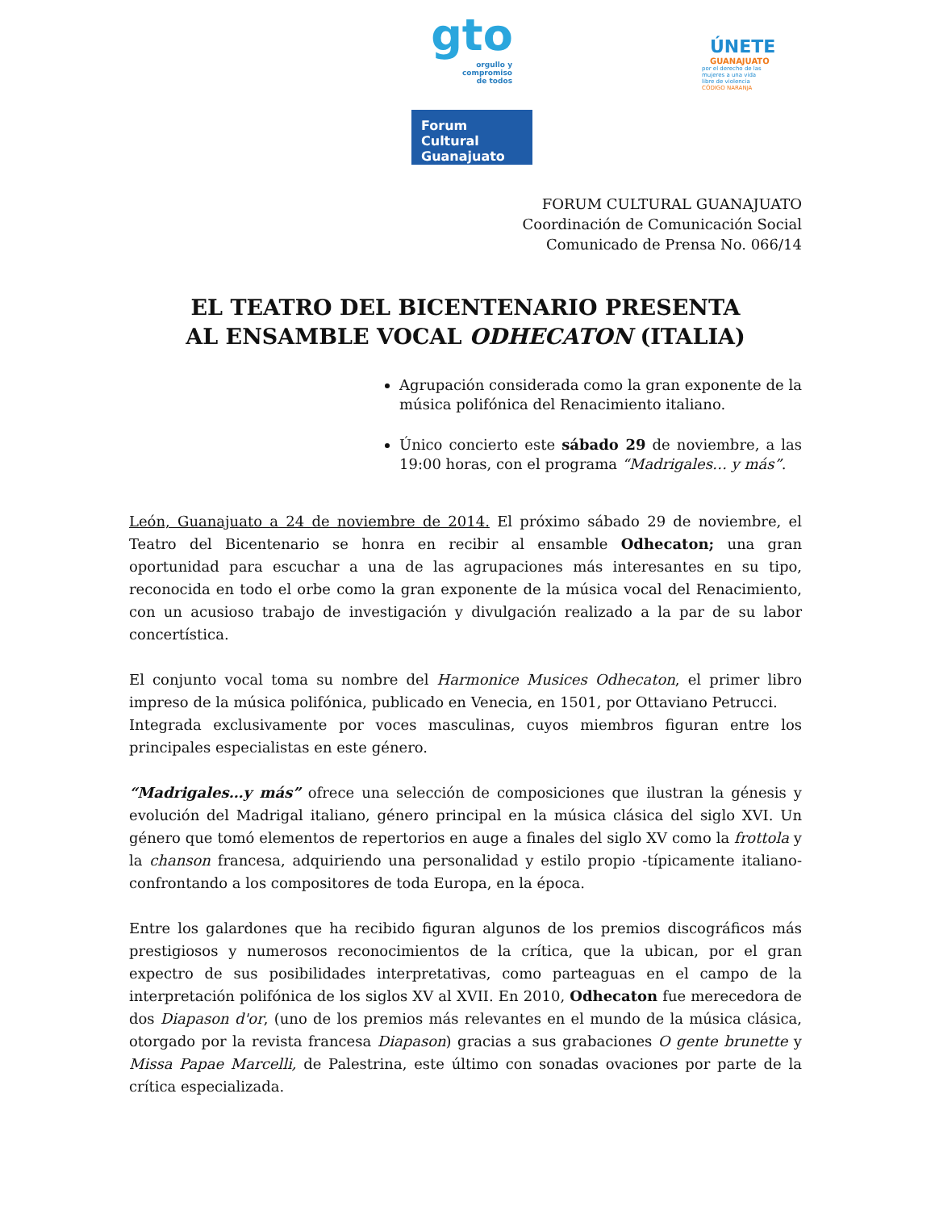gto
orgullo y
compromiso
de todos
Forum Cultural
Guanajuato
ÚNETE
GUANAJUATO
por el derecho de las
mujeres a una vida
libre de violencia
CÓDIGO NARANJA
FORUM CULTURAL GUANAJUATO
Coordinación de Comunicación Social
Comunicado de Prensa No. 066/14
EL TEATRO DEL BICENTENARIO PRESENTA
AL ENSAMBLE VOCAL ODHECATON (ITALIA)
Agrupación considerada como la gran exponente de la música polifónica del Renacimiento italiano.
Único concierto este sábado 29 de noviembre, a las 19:00 horas, con el programa “Madrigales… y más”.
León, Guanajuato a 24 de noviembre de 2014. El próximo sábado 29 de noviembre, el Teatro del Bicentenario se honra en recibir al ensamble Odhecaton; una gran oportunidad para escuchar a una de las agrupaciones más interesantes en su tipo, reconocida en todo el orbe como la gran exponente de la música vocal del Renacimiento, con un acusioso trabajo de investigación y divulgación realizado a la par de su labor concertística.
El conjunto vocal toma su nombre del Harmonice Musices Odhecaton, el primer libro impreso de la música polifónica, publicado en Venecia, en 1501, por Ottaviano Petrucci.
Integrada exclusivamente por voces masculinas, cuyos miembros figuran entre los principales especialistas en este género.
“Madrigales…y más” ofrece una selección de composiciones que ilustran la génesis y evolución del Madrigal italiano, género principal en la música clásica del siglo XVI. Un género que tomó elementos de repertorios en auge a finales del siglo XV como la frottola y la chanson francesa, adquiriendo una personalidad y estilo propio -típicamente italiano- confrontando a los compositores de toda Europa, en la época.
Entre los galardones que ha recibido figuran algunos de los premios discográficos más prestigiosos y numerosos reconocimientos de la crítica, que la ubican, por el gran expectro de sus posibilidades interpretativas, como parteaguas en el campo de la interpretación polifónica de los siglos XV al XVII. En 2010, Odhecaton fue merecedora de dos Diapason d'or, (uno de los premios más relevantes en el mundo de la música clásica, otorgado por la revista francesa Diapason) gracias a sus grabaciones O gente brunette y Missa Papae Marcelli, de Palestrina, este último con sonadas ovaciones por parte de la crítica especializada.